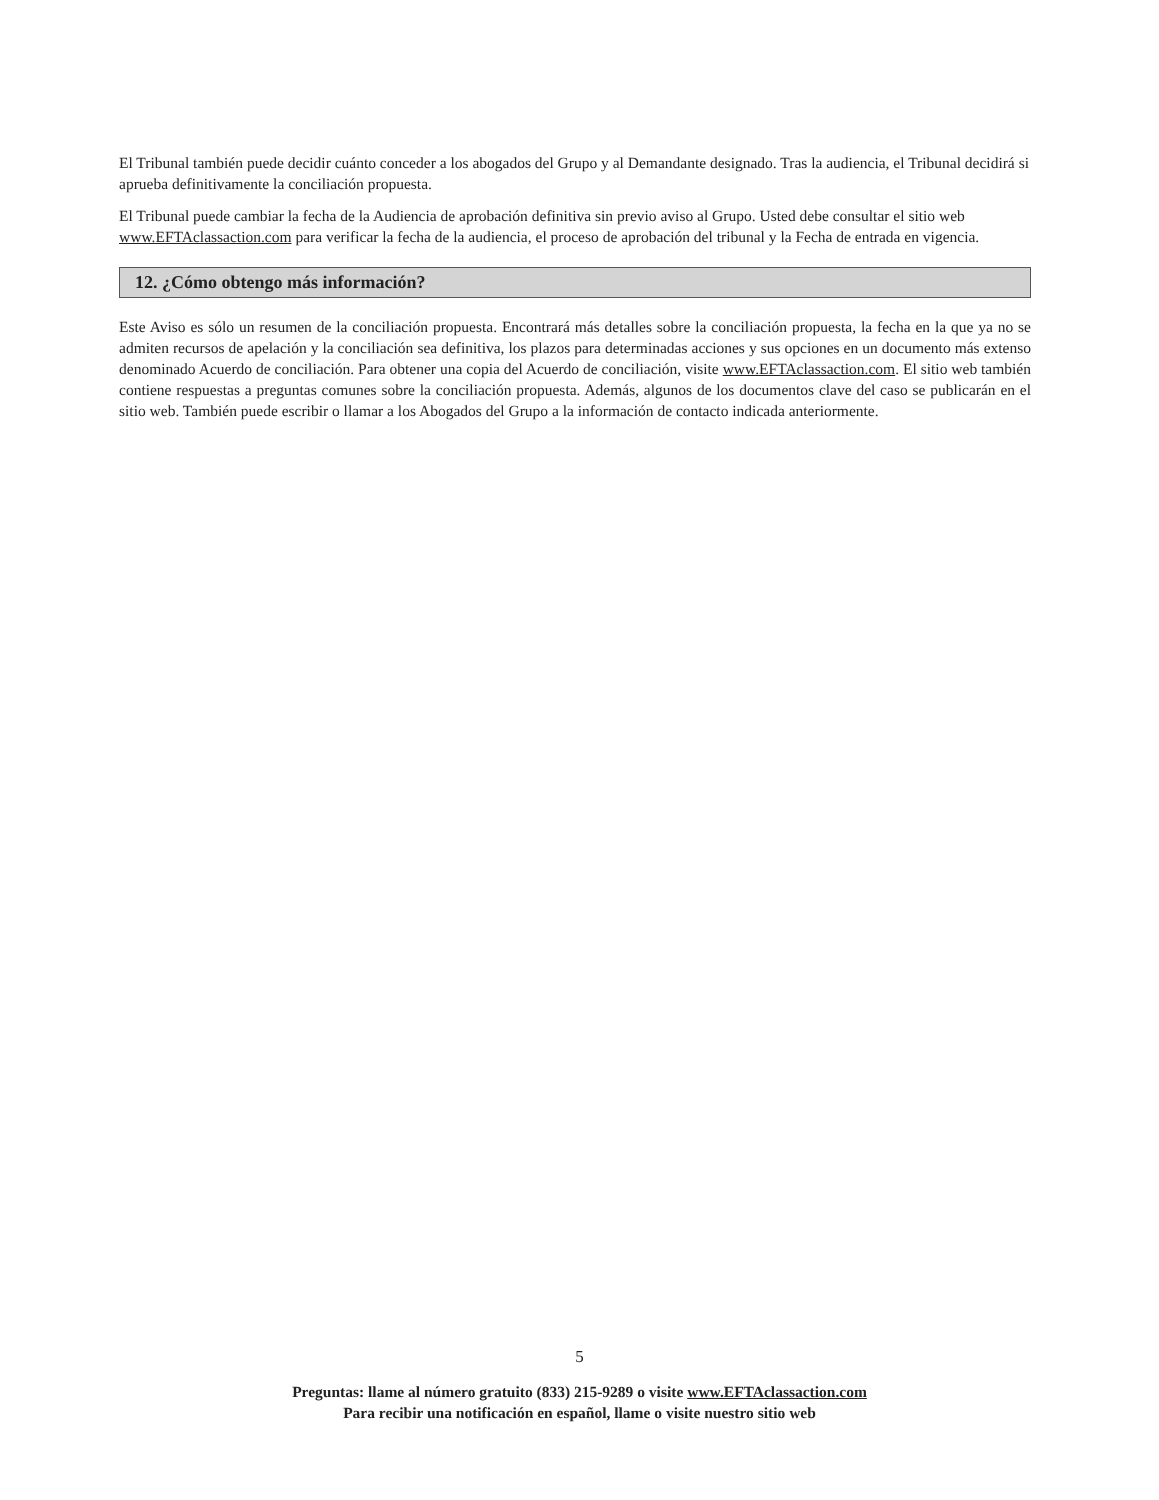El Tribunal también puede decidir cuánto conceder a los abogados del Grupo y al Demandante designado. Tras la audiencia, el Tribunal decidirá si aprueba definitivamente la conciliación propuesta.
El Tribunal puede cambiar la fecha de la Audiencia de aprobación definitiva sin previo aviso al Grupo. Usted debe consultar el sitio web www.EFTAclassaction.com para verificar la fecha de la audiencia, el proceso de aprobación del tribunal y la Fecha de entrada en vigencia.
12. ¿Cómo obtengo más información?
Este Aviso es sólo un resumen de la conciliación propuesta. Encontrará más detalles sobre la conciliación propuesta, la fecha en la que ya no se admiten recursos de apelación y la conciliación sea definitiva, los plazos para determinadas acciones y sus opciones en un documento más extenso denominado Acuerdo de conciliación. Para obtener una copia del Acuerdo de conciliación, visite www.EFTAclassaction.com. El sitio web también contiene respuestas a preguntas comunes sobre la conciliación propuesta. Además, algunos de los documentos clave del caso se publicarán en el sitio web. También puede escribir o llamar a los Abogados del Grupo a la información de contacto indicada anteriormente.
5
Preguntas: llame al número gratuito (833) 215-9289 o visite www.EFTAclassaction.com
Para recibir una notificación en español, llame o visite nuestro sitio web